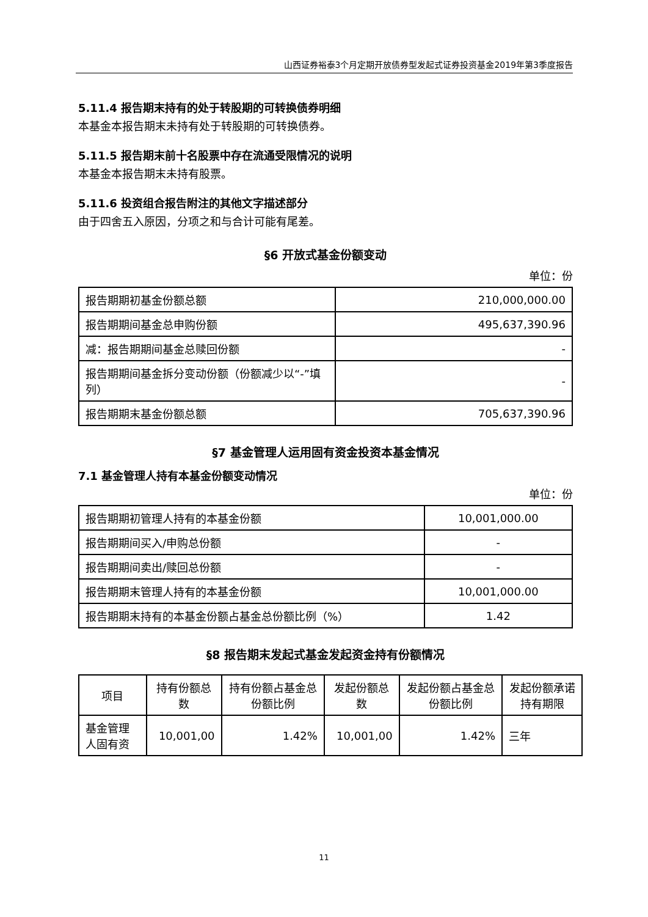山西证券裕泰3个月定期开放债券型发起式证券投资基金2019年第3季度报告
5.11.4 报告期末持有的处于转股期的可转换债券明细
本基金本报告期末未持有处于转股期的可转换债券。
5.11.5 报告期末前十名股票中存在流通受限情况的说明
本基金本报告期末未持有股票。
5.11.6 投资组合报告附注的其他文字描述部分
由于四舍五入原因，分项之和与合计可能有尾差。
§6 开放式基金份额变动
单位：份
| 报告期期初基金份额总额 | 210,000,000.00 |
| 报告期期间基金总申购份额 | 495,637,390.96 |
| 减：报告期期间基金总赎回份额 | - |
| 报告期期间基金拆分变动份额（份额减少以“-”填列） | - |
| 报告期期末基金份额总额 | 705,637,390.96 |
§7 基金管理人运用固有资金投资本基金情况
7.1 基金管理人持有本基金份额变动情况
单位：份
| 报告期期初管理人持有的本基金份额 | 10,001,000.00 |
| 报告期期间买入/申购总份额 | - |
| 报告期期间卖出/赎回总份额 | - |
| 报告期期末管理人持有的本基金份额 | 10,001,000.00 |
| 报告期期末持有的本基金份额占基金总份额比例（%） | 1.42 |
§8 报告期末发起式基金发起资金持有份额情况
| 项目 | 持有份额总数 | 持有份额占基金总份额比例 | 发起份额总数 | 发起份额占基金总份额比例 | 发起份额承诺持有期限 |
| 基金管理人固有资 | 10,001,00 | 1.42% | 10,001,00 | 1.42% | 三年 |
11